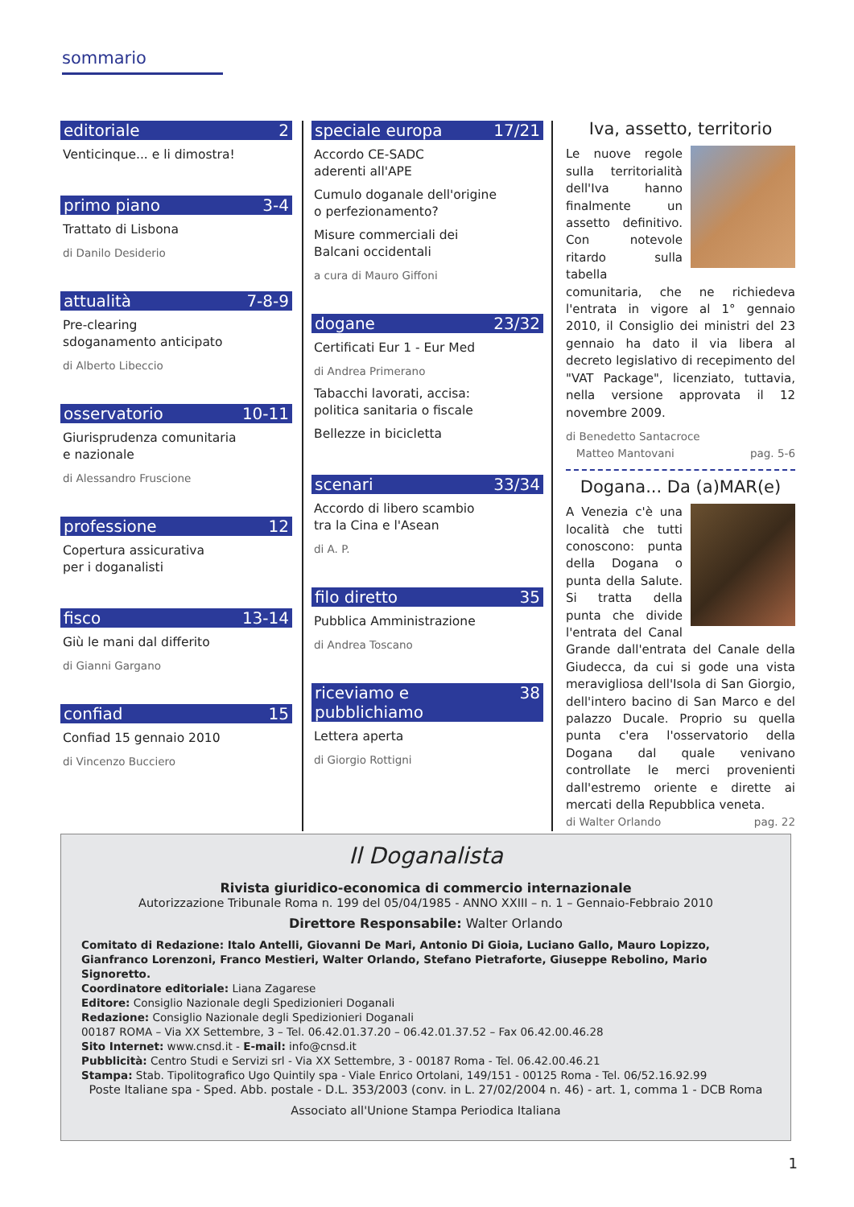sommario
editoriale 2
Venticinque... e li dimostra!
primo piano 3-4
Trattato di Lisbona
di Danilo Desiderio
attualità 7-8-9
Pre-clearing
sdoganamento anticipato
di Alberto Libeccio
osservatorio 10-11
Giurisprudenza comunitaria
e nazionale
di Alessandro Fruscione
professione 12
Copertura assicurativa
per i doganalisti
fisco 13-14
Giù le mani dal differito
di Gianni Gargano
confiad 15
Confiad 15 gennaio 2010
di Vincenzo Bucciero
speciale europa 17/21
Accordo CE-SADC
aderenti all'APE
Cumulo doganale dell'origine
o perfezionamento?
Misure commerciali dei
Balcani occidentali
a cura di Mauro Giffoni
dogane 23/32
Certificati Eur 1 - Eur Med
di Andrea Primerano
Tabacchi lavorati, accisa:
politica sanitaria o fiscale
Bellezze in bicicletta
scenari 33/34
Accordo di libero scambio
tra la Cina e l'Asean
di A. P.
filo diretto 35
Pubblica Amministrazione
di Andrea Toscano
riceviamo e pubblichiamo 38
Lettera aperta
di Giorgio Rottigni
Iva, assetto, territorio
Le nuove regole sulla territorialità dell'Iva hanno finalmente un assetto definitivo. Con notevole ritardo sulla tabella comunitaria, che ne richiedeva l'entrata in vigore al 1° gennaio 2010, il Consiglio dei ministri del 23 gennaio ha dato il via libera al decreto legislativo di recepimento del "VAT Package", licenziato, tuttavia, nella versione approvata il 12 novembre 2009.
di Benedetto Santacroce
Matteo Mantovani
pag. 5-6
Dogana... Da (a)MAR(e)
A Venezia c'è una località che tutti conoscono: punta della Dogana o punta della Salute. Si tratta della punta che divide l'entrata del Canal Grande dall'entrata del Canale della Giudecca, da cui si gode una vista meravigliosa dell'Isola di San Giorgio, dell'intero bacino di San Marco e del palazzo Ducale. Proprio su quella punta c'era l'osservatorio della Dogana dal quale venivano controllate le merci provenienti dall'estremo oriente e dirette ai mercati della Repubblica veneta.
di Walter Orlando pag. 22
Il Doganalista
Rivista giuridico-economica di commercio internazionale
Autorizzazione Tribunale Roma n. 199 del 05/04/1985 - ANNO XXIII – n. 1 – Gennaio-Febbraio 2010
Direttore Responsabile: Walter Orlando
Comitato di Redazione: Italo Antelli, Giovanni De Mari, Antonio Di Gioia, Luciano Gallo, Mauro Lopizzo, Gianfranco Lorenzoni, Franco Mestieri, Walter Orlando, Stefano Pietraforte, Giuseppe Rebolino, Mario Signoretto.
Coordinatore editoriale: Liana Zagarese
Editore: Consiglio Nazionale degli Spedizionieri Doganali
Redazione: Consiglio Nazionale degli Spedizionieri Doganali
00187 ROMA – Via XX Settembre, 3 – Tel. 06.42.01.37.20 – 06.42.01.37.52 – Fax 06.42.00.46.28
Sito Internet: www.cnsd.it - E-mail: info@cnsd.it
Pubblicità: Centro Studi e Servizi srl - Via XX Settembre, 3 - 00187 Roma - Tel. 06.42.00.46.21
Stampa: Stab. Tipolitografico Ugo Quintily spa - Viale Enrico Ortolani, 149/151 - 00125 Roma - Tel. 06/52.16.92.99
Poste Italiane spa - Sped. Abb. postale - D.L. 353/2003 (conv. in L. 27/02/2004 n. 46) - art. 1, comma 1 - DCB Roma
Associato all'Unione Stampa Periodica Italiana
1